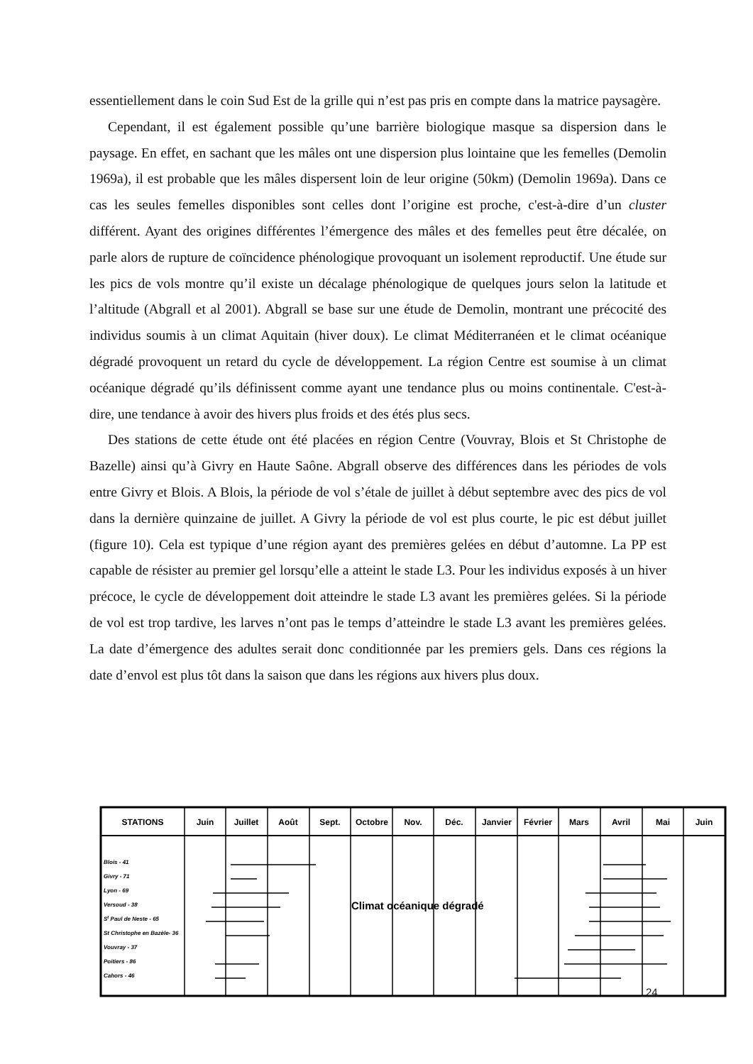essentiellement dans le coin Sud Est de la grille qui n’est pas pris en compte dans la matrice paysagère.
Cependant, il est également possible qu’une barrière biologique masque sa dispersion dans le paysage. En effet, en sachant que les mâles ont une dispersion plus lointaine que les femelles (Demolin 1969a), il est probable que les mâles dispersent loin de leur origine (50km) (Demolin 1969a). Dans ce cas les seules femelles disponibles sont celles dont l’origine est proche, c'est-à-dire d’un cluster différent. Ayant des origines différentes l’émergence des mâles et des femelles peut être décalée, on parle alors de rupture de coïncidence phénologique provoquant un isolement reproductif. Une étude sur les pics de vols montre qu’il existe un décalage phénologique de quelques jours selon la latitude et l’altitude (Abgrall et al 2001). Abgrall se base sur une étude de Demolin, montrant une précocité des individus soumis à un climat Aquitain (hiver doux). Le climat Méditerranéen et le climat océanique dégradé provoquent un retard du cycle de développement. La région Centre est soumise à un climat océanique dégradé qu’ils définissent comme ayant une tendance plus ou moins continentale. C'est-à-dire, une tendance à avoir des hivers plus froids et des étés plus secs.
Des stations de cette étude ont été placées en région Centre (Vouvray, Blois et St Christophe de Bazelle) ainsi qu’à Givry en Haute Saône. Abgrall observe des différences dans les périodes de vols entre Givry et Blois. A Blois, la période de vol s’étale de juillet à début septembre avec des pics de vol dans la dernière quinzaine de juillet. A Givry la période de vol est plus courte, le pic est début juillet (figure 10). Cela est typique d’une région ayant des premières gelées en début d’automne. La PP est capable de résister au premier gel lorsqu’elle a atteint le stade L3. Pour les individus exposés à un hiver précoce, le cycle de développement doit atteindre le stade L3 avant les premières gelées. Si la période de vol est trop tardive, les larves n’ont pas le temps d’atteindre le stade L3 avant les premières gelées. La date d’émergence des adultes serait donc conditionnée par les premiers gels. Dans ces régions la date d’envol est plus tôt dans la saison que dans les régions aux hivers plus doux.
STATIONS
Juin
Juillet
Août
Sept.
Octobre
Nov.
Déc.
Janvier
Février
Mars
Avril
Mai
Juin
Blois - 41
Givry - 71
Lyon - 69
Versoud - 38
St Paul de Neste - 65
St Christophe en Bazèle- 36
Vouvray - 37
Poitiers - 86
Cahors - 46
Climat océanique dégradé
24